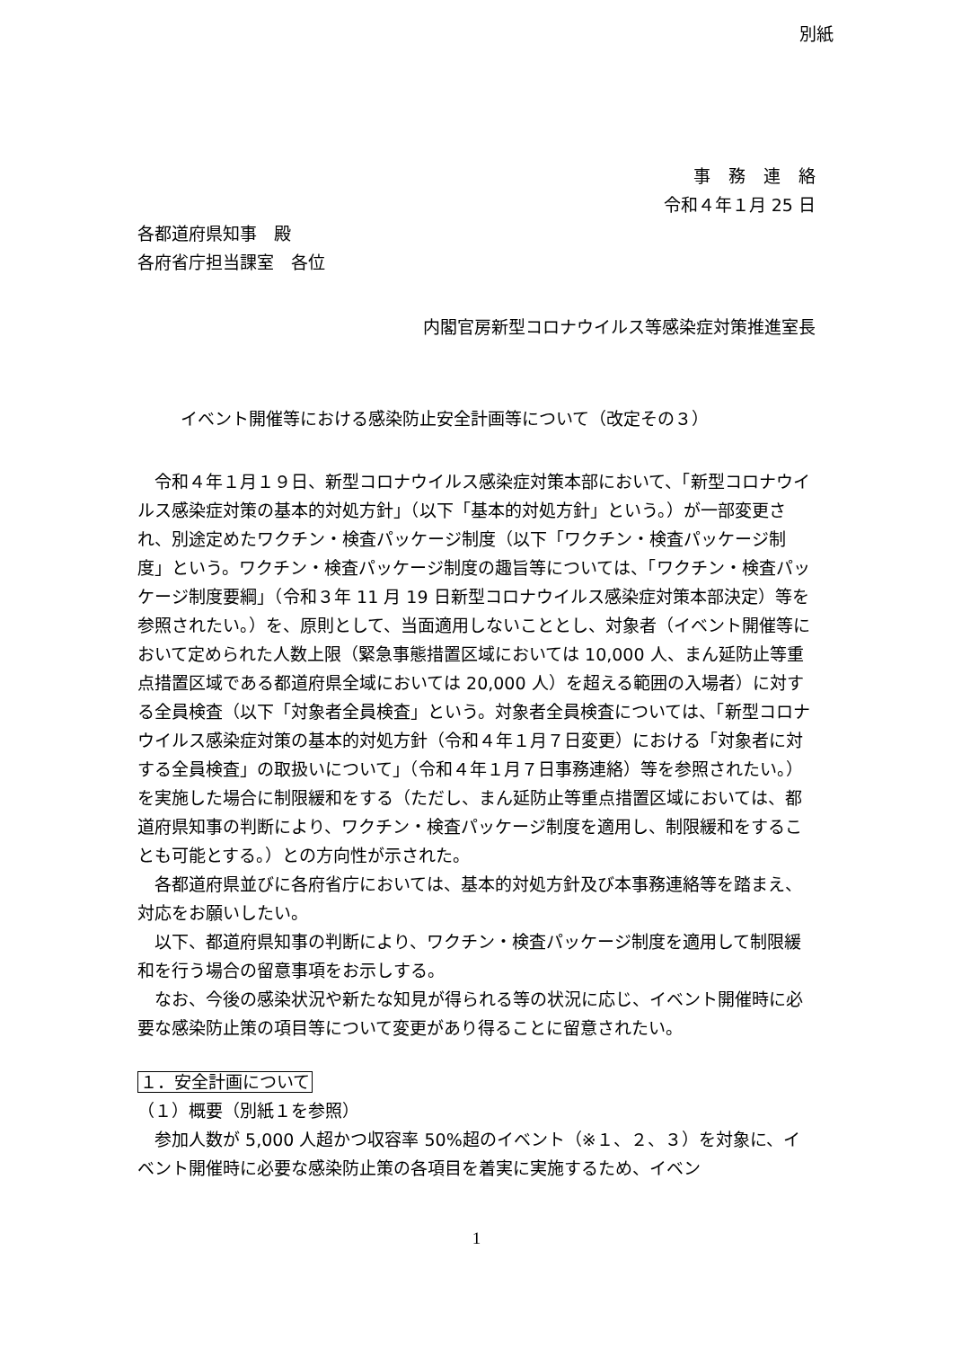別紙
事務連絡
令和４年１月 25 日
各都道府県知事　殿
各府省庁担当課室　各位
内閣官房新型コロナウイルス等感染症対策推進室長
イベント開催等における感染防止安全計画等について（改定その３）
令和４年１月１９日、新型コロナウイルス感染症対策本部において、「新型コロナウイルス感染症対策の基本的対処方針」（以下「基本的対処方針」という。）が一部変更され、別途定めたワクチン・検査パッケージ制度（以下「ワクチン・検査パッケージ制度」という。ワクチン・検査パッケージ制度の趣旨等については、「ワクチン・検査パッケージ制度要綱」（令和３年 11 月 19 日新型コロナウイルス感染症対策本部決定）等を参照されたい。）を、原則として、当面適用しないこととし、対象者（イベント開催等において定められた人数上限（緊急事態措置区域においては 10,000 人、まん延防止等重点措置区域である都道府県全域においては 20,000 人）を超える範囲の入場者）に対する全員検査（以下「対象者全員検査」という。対象者全員検査については、「新型コロナウイルス感染症対策の基本的対処方針（令和４年１月７日変更）における「対象者に対する全員検査」の取扱いについて」（令和４年１月７日事務連絡）等を参照されたい。）を実施した場合に制限緩和をする（ただし、まん延防止等重点措置区域においては、都道府県知事の判断により、ワクチン・検査パッケージ制度を適用し、制限緩和をすることも可能とする。）との方向性が示された。
各都道府県並びに各府省庁においては、基本的対処方針及び本事務連絡等を踏まえ、対応をお願いしたい。
以下、都道府県知事の判断により、ワクチン・検査パッケージ制度を適用して制限緩和を行う場合の留意事項をお示しする。
なお、今後の感染状況や新たな知見が得られる等の状況に応じ、イベント開催時に必要な感染防止策の項目等について変更があり得ることに留意されたい。
１．安全計画について
（１）概要（別紙１を参照）
参加人数が 5,000 人超かつ収容率 50%超のイベント（※１、２、３）を対象に、イベント開催時に必要な感染防止策の各項目を着実に実施するため、イベン
1